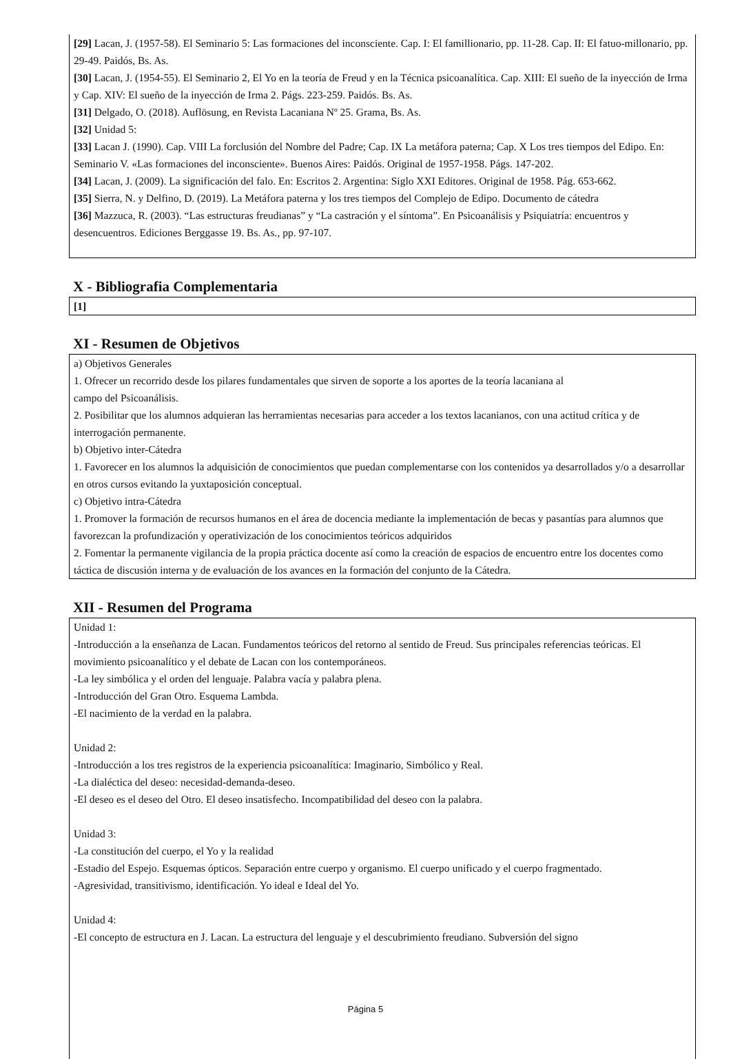[29] Lacan, J. (1957-58). El Seminario 5: Las formaciones del inconsciente. Cap. I: El famillionario, pp. 11-28. Cap. II: El fatuo-millonario, pp. 29-49. Paidós, Bs. As.
[30] Lacan, J. (1954-55). El Seminario 2, El Yo en la teoría de Freud y en la Técnica psicoanalítica. Cap. XIII: El sueño de la inyección de Irma y Cap. XIV: El sueño de la inyección de Irma 2. Págs. 223-259. Paidós. Bs. As.
[31] Delgado, O. (2018). Auflösung, en Revista Lacaniana Nº 25. Grama, Bs. As.
[32] Unidad 5:
[33] Lacan J. (1990). Cap. VIII La forclusión del Nombre del Padre; Cap. IX La metáfora paterna; Cap. X Los tres tiempos del Edipo. En: Seminario V. «Las formaciones del inconsciente». Buenos Aires: Paidós. Original de 1957-1958. Págs. 147-202.
[34] Lacan, J. (2009). La significación del falo. En: Escritos 2. Argentina: Siglo XXI Editores. Original de 1958. Pág. 653-662.
[35] Sierra, N. y Delfino, D. (2019). La Metáfora paterna y los tres tiempos del Complejo de Edipo. Documento de cátedra
[36] Mazzuca, R. (2003). “Las estructuras freudianas” y “La castración y el síntoma”. En Psicoanálisis y Psiquiatría: encuentros y desencuentros. Ediciones Berggasse 19. Bs. As., pp. 97-107.
X - Bibliografia Complementaria
[1]
XI - Resumen de Objetivos
a) Objetivos Generales
1. Ofrecer un recorrido desde los pilares fundamentales que sirven de soporte a los aportes de la teoría lacaniana al
campo del Psicoanálisis.
2. Posibilitar que los alumnos adquieran las herramientas necesarias para acceder a los textos lacanianos, con una actitud crítica y de interrogación permanente.
b) Objetivo inter-Cátedra
1. Favorecer en los alumnos la adquisición de conocimientos que puedan complementarse con los contenidos ya desarrollados y/o a desarrollar en otros cursos evitando la yuxtaposición conceptual.
c) Objetivo intra-Cátedra
1. Promover la formación de recursos humanos en el área de docencia mediante la implementación de becas y pasantías para alumnos que favorezcan la profundización y operativización de los conocimientos teóricos adquiridos
2. Fomentar la permanente vigilancia de la propia práctica docente así como la creación de espacios de encuentro entre los docentes como táctica de discusión interna y de evaluación de los avances en la formación del conjunto de la Cátedra.
XII - Resumen del Programa
Unidad 1:
-Introducción a la enseñanza de Lacan. Fundamentos teóricos del retorno al sentido de Freud. Sus principales referencias teóricas. El movimiento psicoanalítico y el debate de Lacan con los contemporáneos.
-La ley simbólica y el orden del lenguaje. Palabra vacía y palabra plena.
-Introducción del Gran Otro. Esquema Lambda.
-El nacimiento de la verdad en la palabra.
Unidad 2:
-Introducción a los tres registros de la experiencia psicoanalítica: Imaginario, Simbólico y Real.
-La dialéctica del deseo: necesidad-demanda-deseo.
-El deseo es el deseo del Otro. El deseo insatisfecho. Incompatibilidad del deseo con la palabra.
Unidad 3:
-La constitución del cuerpo, el Yo y la realidad
-Estadio del Espejo. Esquemas ópticos. Separación entre cuerpo y organismo. El cuerpo unificado y el cuerpo fragmentado.
-Agresividad, transitivismo, identificación. Yo ideal e Ideal del Yo.
Unidad 4:
-El concepto de estructura en J. Lacan. La estructura del lenguaje y el descubrimiento freudiano. Subversión del signo
Página 5